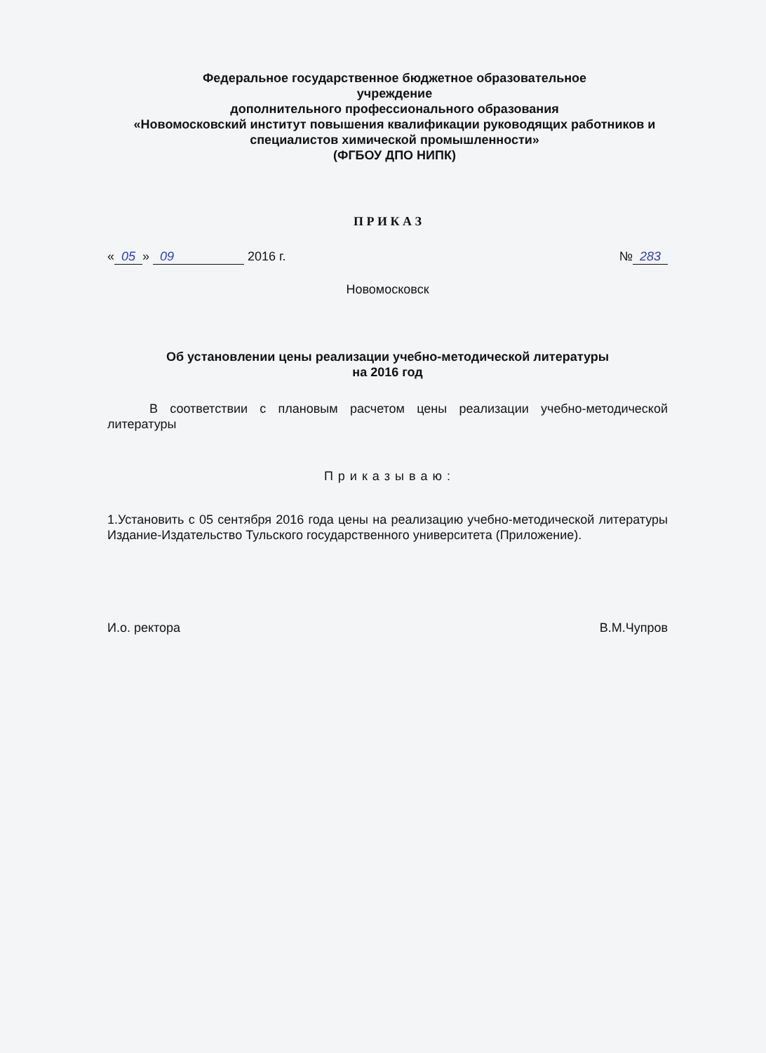Федеральное государственное бюджетное образовательное
учреждение
дополнительного профессионального образования
«Новомосковский институт повышения квалификации руководящих работников и специалистов химической промышленности»
(ФГБОУ ДПО НИПК)
П Р И К А З
« 05 » 09 2016 г. № 283
Новомосковск
Об установлении цены реализации учебно-методической литературы
на 2016 год
В соответствии с плановым расчетом цены реализации учебно-методической литературы
П р и к а з ы в а ю :
1.Установить с 05 сентября 2016 года цены на реализацию учебно-методической литературы Издание-Издательство Тульского государственного университета (Приложение).
И.о. ректора В.М.Чупров